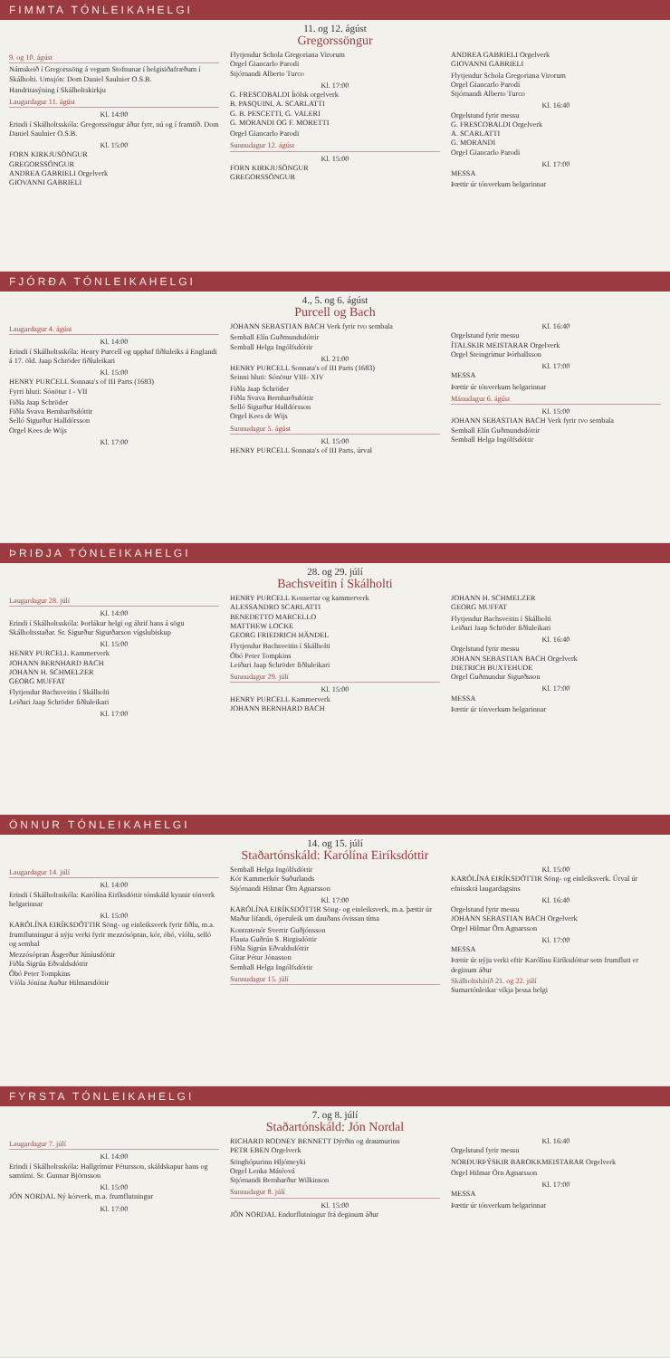FYRSTA TÓNLEIKAHELGI
7. og 8. júlí
Staðartónskáld: Jón Nordal
Laugardagur 7. júlí
Kl. 14:00
Erindi í Skálholtsskóla: Hallgrímur Pétursson, skáldskapur hans og samtími. Sr. Gunnar Björnsson
Kl. 15:00
JÓN NORDAL Ný kórverk, m.a. frumflutningur
Kl. 17:00
RICHARD RODNEY BENNETT Dýrðin og draumurinn
PETR EBEN Orgelverk
Sönghópurinn Hljómeyki
Orgel Lenka Mátéová
Stjórnandi Bernharður Wilkinson
Sunnudagur 8. júlí
Kl. 15:00
JÓN NORDAL Endurflutningur frá deginum áður
Kl. 16:40
Orgelstund fyrir messu
NORÐURÞÝSKIR BAROKKMEISTARAR Orgelverk
Orgel Hilmar Örn Agnarsson
Kl. 17:00
MESSA
Þættir úr tónverkum helgarinnar
ÖNNUR TÓNLEIKAHELGI
14. og 15. júlí
Staðartónskáld: Karólína Eiríksdóttir
Laugardagur 14. júlí
Kl. 14:00
Erindi í Skálholtsskóla: Karólína Eiríksdóttir tónskáld kynnir tónverk helgarinnar
Kl. 15:00
KARÓLÍNA EIRÍKSDÓTTIR Söng- og einleiksverk fyrir fiðlu, m.a. frumflutningur á nýju verki fyrir mezzósópran, kór, óbó, víólu, selló og sembal
Mezzósópran Ásgerður Júníusdóttir
Fiðla Sigrún Eðvaldsdóttir
Óbó Peter Tompkins
Víóla Jónína Auður Hilmarsdóttir
Semball Helga Ingólfsdóttir
Kór Kammerkór Suðurlands
Stjórnandi Hilmar Örn Agnarsson
Kl. 17:00
KARÓLÍNA EIRÍKSDÓTTIR Söng- og einleiksverk, m.a. þættir úr Maður lifandi, óperuleik um dauðans óvissan tíma
Kontratenór Sverrir Guðjónsson
Flauta Guðrún S. Birgisdóttir
Fiðla Sigrún Eðvaldsdóttir
Gítar Pétur Jónasson
Semball Helga Ingólfsdóttir
Sunnudagur 15. júlí
Kl. 15:00
KARÓLÍNA EIRÍKSDÓTTIR Söng- og einleiksverk. Úrval úr efnisskrá laugardagsins
Kl. 16:40
Orgelstund fyrir messu
JOHANN SEBASTIAN BACH Orgelverk
Orgel Hilmar Örn Agnarsson
Kl. 17:00
MESSA
Þættir úr nýju verki eftir Karólínu Eiríksdóttur sem frumflutt er deginum áður
Skálholtshátíð 21. og 22. júlí
Sumartónleikar víkja þessa helgi
ÞRIÐJA TÓNLEIKAHELGI
28. og 29. júlí
Bachsveitin í Skálholti
Laugardagur 28. júlí
Kl. 14:00
Erindi í Skálholtsskóla: Þorlákur helgi og áhrif hans á sögu Skálholtsstaðar. Sr. Sigurður Sigurðarson vígslubiskup
Kl. 15:00
HENRY PURCELL Kammerverk
JOHANN BERNHARD BACH
JOHANN H. SCHMELZER
GEORG MUFFAT
Flytjendur Bachsveitin í Skálholti
Leiðari Jaap Schröder fiðluleikari
Kl. 17:00
HENRY PURCELL Konsertar og kammerverk
ALESSANDRO SCARLATTI
BENEDETTO MARCELLO
MATTHEW LOCKE
GEORG FRIEDRICH HÄNDEL
Flytjendur Bachsveitin í Skálholti
Óbó Peter Tompkins
Leiðari Jaap Schröder fiðluleikari
Sunnudagur 29. júlí
Kl. 15:00
HENRY PURCELL Kammerverk
JOHANN BERNHARD BACH
JOHANN H. SCHMELZER
GEORG MUFFAT
Flytjendur Bachsveitin í Skálholti
Leiðari Jaap Schröder fiðluleikari
Kl. 16:40
Orgelstund fyrir messu
JOHANN SEBASTIAN BACH Orgelverk
DIETRICH BUXTEHUDE
Orgel Guðmundur Sigurðsson
Kl. 17:00
MESSA
Þættir úr tónverkum helgarinnar
FJÓRÐA TÓNLEIKAHELGI
4., 5. og 6. ágúst
Purcell og Bach
Laugardagur 4. ágúst
Kl. 14:00
Erindi í Skálholtsskóla: Henry Purcell og upphaf fiðluleiks á Englandi á 17. öld. Jaap Schröder fiðluleikari
Kl. 15:00
HENRY PURCELL Sonnata's of III Parts (1683)
Fyrri hluti: Sónötur I - VII
Fiðla Jaap Schröder
Fiðla Svava Bernharðsdóttir
Selló Sigurður Halldórsson
Orgel Kees de Wijs
Kl. 17:00
JOHANN SEBASTIAN BACH Verk fyrir tvo sembala
Semball Elín Guðmundsdóttir
Semball Helga Ingólfsdóttir
Kl. 21:00
HENRY PURCELL Sonnata's of III Parts (1683)
Seinni hluti: Sónötur VIII- XIV
Fiðla Jaap Schröder
Fiðla Svava Bernharðsdóttir
Selló Sigurður Halldórsson
Orgel Kees de Wijs
Sunnudagur 5. ágúst
Kl. 15:00
HENRY PURCELL Sonnata's of III Parts, úrval
Kl. 16:40
Orgelstund fyrir messu
ÍTALSKIR MEISTARAR Orgelverk
Orgel Steingrímur Þórhallsson
Kl. 17:00
MESSA
Þættir úr tónverkum helgarinnar
Mánudagur 6. ágúst
Kl. 15:00
JOHANN SEBASTIAN BACH Verk fyrir tvo sembala
Semball Elín Guðmundsdóttir
Semball Helga Ingólfsdóttir
FIMMTA TÓNLEIKAHELGI
11. og 12. ágúst
Gregorssöngur
9. og 10. ágúst
Námskeið í Gregorssöng á vegum Stofnunar í helgisiðafræðum í Skálholti. Umsjón: Dom Daniel Saulnier O.S.B.
Handritasýning í Skálholtskirkju
Laugardagur 11. ágúst
Kl. 14:00
Erindi í Skálholtsskóla: Gregorssöngur áður fyrr, nú og í framtíð. Dom Daniel Saulnier O.S.B.
Kl. 15:00
FORN KIRKJUSÖNGUR
GREGORSSÖNGUR
ANDREA GABRIELI Orgelverk
GIOVANNI GABRIELI
Flytjendur Schola Gregoriana Virorum
Orgel Giancarlo Parodi
Stjórnandi Alberto Turco
Kl. 17:00
G. FRESCOBALDI Ítölsk orgelverk
B. PASQUINI, A. SCARLATTI
G. B. PESCETTI, G. VALERI
G. MORANDI OG F. MORETTI
Orgel Giancarlo Parodi
Sunnudagur 12. ágúst
Kl. 15:00
FORN KIRKJUSÖNGUR
GREGORSSÖNGUR
ANDREA GABRIELI Orgelverk
GIOVANNI GABRIELI
Flytjendur Schola Gregoriana Virorum
Orgel Giancarlo Parodi
Stjórnandi Alberto Turco
Kl. 16:40
Orgelstund fyrir messu
G. FRESCOBALDI Orgelverk
A. SCARLATTI
G. MORANDI
Orgel Giancarlo Parodi
Kl. 17:00
MESSA
Þættir úr tónverkum helgarinnar